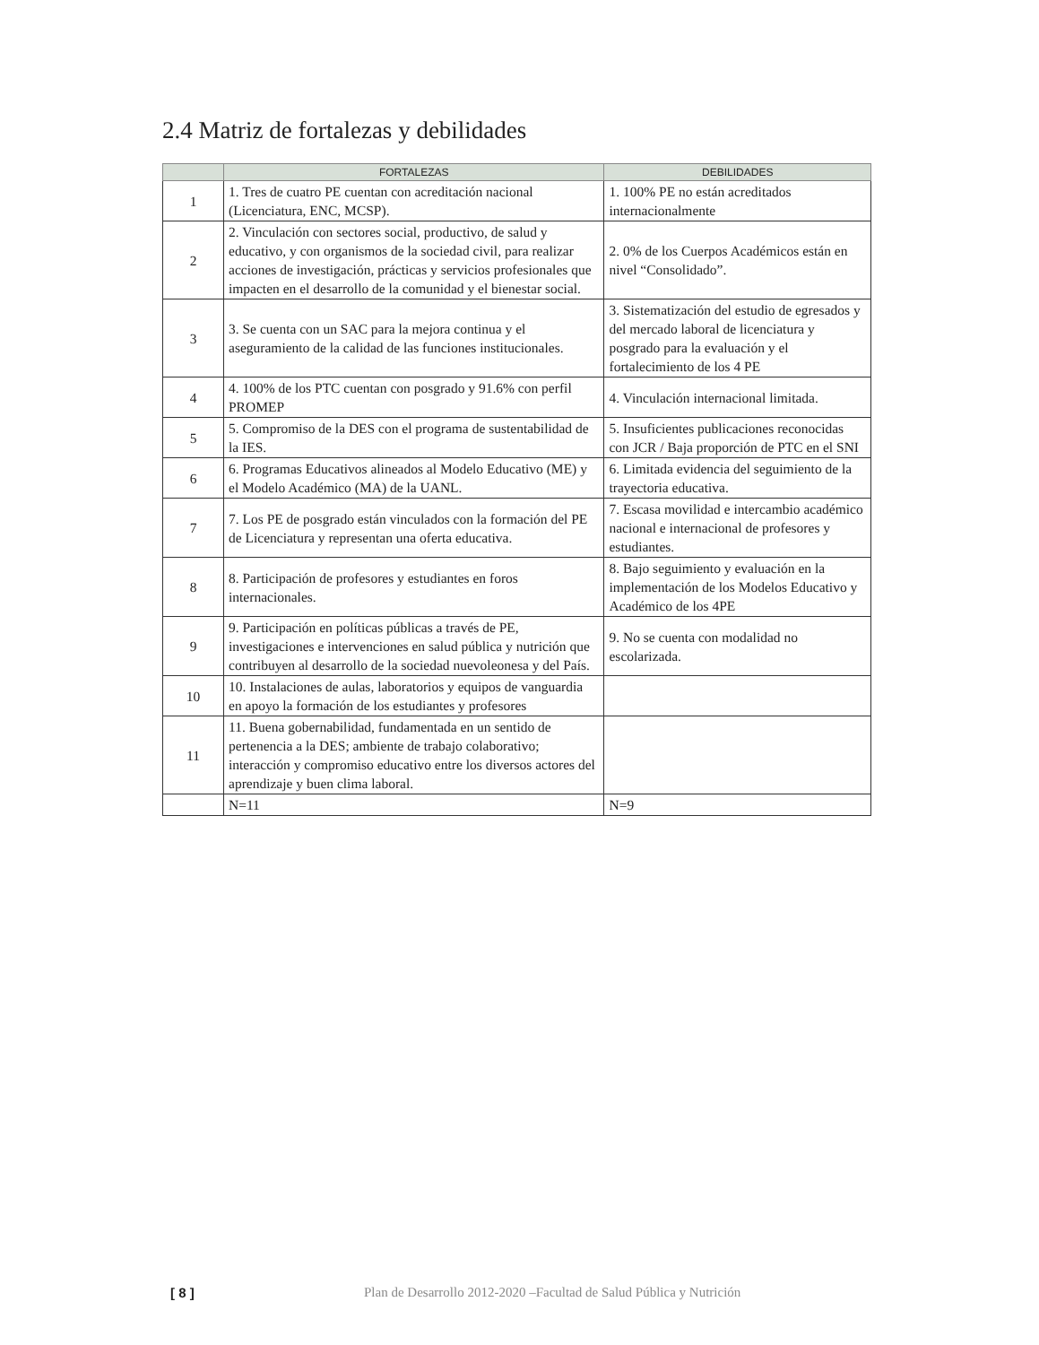2.4 Matriz de fortalezas y debilidades
| | FORTALEZAS | DEBILIDADES |
| --- | --- | --- |
| 1 | 1. Tres de cuatro PE cuentan con acreditación nacional (Licenciatura, ENC, MCSP). | 1. 100% PE no están acreditados internacionalmente |
| 2 | 2. Vinculación con sectores social, productivo, de salud y educativo, y con organismos de la sociedad civil, para realizar acciones de investigación, prácticas y servicios profesionales que impacten en el desarrollo de la comunidad y el bienestar social. | 2. 0% de los Cuerpos Académicos están en nivel “Consolidado”. |
| 3 | 3. Se cuenta con un SAC para la mejora continua y el aseguramiento de la calidad de las funciones institucionales. | 3. Sistematización del estudio de egresados y del mercado laboral de licenciatura y posgrado para la evaluación y el fortalecimiento de los 4 PE |
| 4 | 4. 100% de los PTC cuentan con posgrado y 91.6% con perfil PROMEP | 4. Vinculación internacional limitada. |
| 5 | 5. Compromiso de la DES con el programa de sustentabilidad de la IES. | 5. Insuficientes publicaciones reconocidas con JCR / Baja proporción de PTC en el SNI |
| 6 | 6. Programas Educativos alineados al Modelo Educativo (ME) y el Modelo Académico (MA) de la UANL. | 6. Limitada evidencia del seguimiento de la trayectoria educativa. |
| 7 | 7. Los PE de posgrado están vinculados con la formación del PE de Licenciatura y representan una oferta educativa. | 7. Escasa movilidad e intercambio académico nacional e internacional de profesores y estudiantes. |
| 8 | 8. Participación de profesores y estudiantes en foros internacionales. | 8. Bajo seguimiento y evaluación en la implementación de los Modelos Educativo y Académico de los 4PE |
| 9 | 9. Participación en políticas públicas a través de PE, investigaciones e intervenciones en salud pública y nutrición que contribuyen al desarrollo de la sociedad nuevoleonesa y del País. | 9. No se cuenta con modalidad no escolarizada. |
| 10 | 10. Instalaciones de aulas, laboratorios y equipos de vanguardia en apoyo la formación de los estudiantes y profesores | |
| 11 | 11. Buena gobernabilidad, fundamentada en un sentido de pertenencia a la DES; ambiente de trabajo colaborativo; interacción y compromiso educativo entre los diversos actores del aprendizaje y buen clima laboral. | |
| | N=11 | N=9 |
[ 8 ] Plan de Desarrollo 2012-2020 –Facultad de Salud Pública y Nutrición